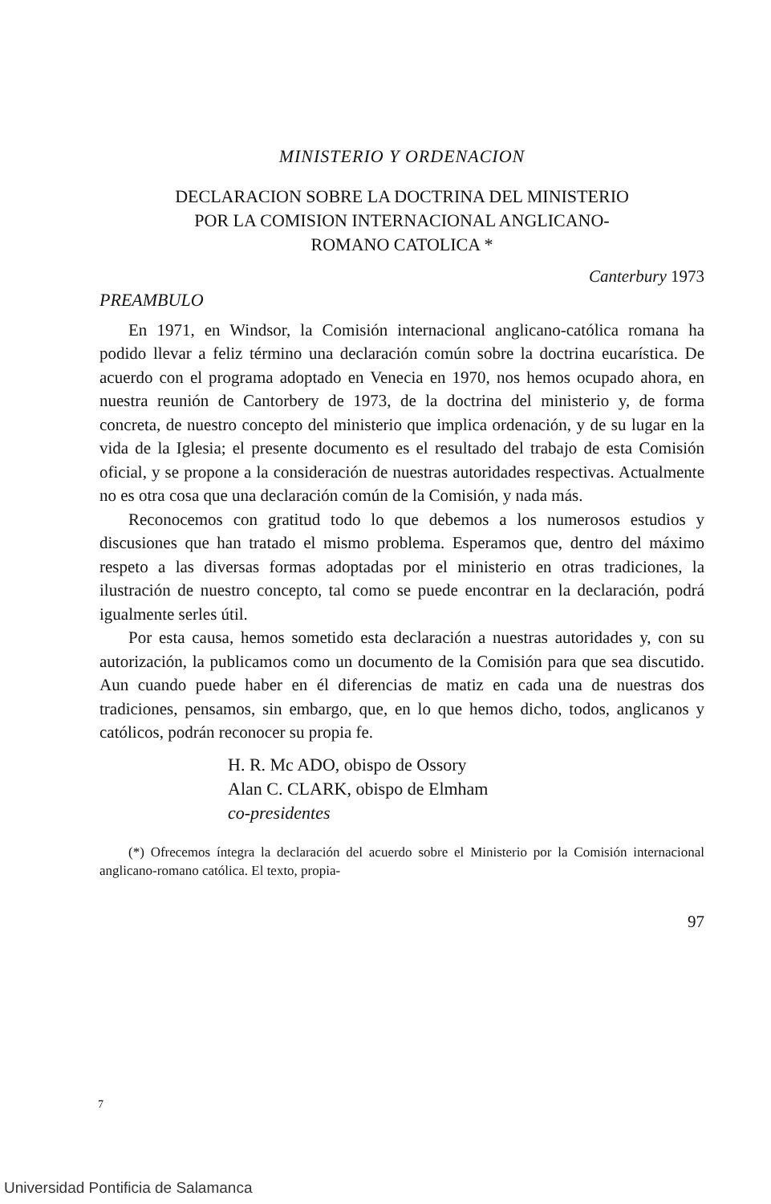MINISTERIO Y ORDENACION
DECLARACION SOBRE LA DOCTRINA DEL MINISTERIO
POR LA COMISION INTERNACIONAL ANGLICANO-
ROMANO CATOLICA *
Canterbury 1973
PREAMBULO
En 1971, en Windsor, la Comisión internacional anglicano-católica romana ha podido llevar a feliz término una declaración común sobre la doctrina eucarística. De acuerdo con el programa adoptado en Venecia en 1970, nos hemos ocupado ahora, en nuestra reunión de Cantorbery de 1973, de la doctrina del ministerio y, de forma concreta, de nuestro concepto del ministerio que implica ordenación, y de su lugar en la vida de la Iglesia; el presente documento es el resultado del trabajo de esta Comisión oficial, y se propone a la consideración de nuestras autoridades respectivas. Actualmente no es otra cosa que una declaración común de la Comisión, y nada más.
Reconocemos con gratitud todo lo que debemos a los numerosos estudios y discusiones que han tratado el mismo problema. Esperamos que, dentro del máximo respeto a las diversas formas adoptadas por el ministerio en otras tradiciones, la ilustración de nuestro concepto, tal como se puede encontrar en la declaración, podrá igualmente serles útil.
Por esta causa, hemos sometido esta declaración a nuestras autoridades y, con su autorización, la publicamos como un documento de la Comisión para que sea discutido. Aun cuando puede haber en él diferencias de matiz en cada una de nuestras dos tradiciones, pensamos, sin embargo, que, en lo que hemos dicho, todos, anglicanos y católicos, podrán reconocer su propia fe.
H. R. Mc ADO, obispo de Ossory
Alan C. CLARK, obispo de Elmham
co-presidentes
(*) Ofrecemos íntegra la declaración del acuerdo sobre el Ministerio por la Comisión internacional anglicano-romano católica. El texto, propia-
97
7
Universidad Pontificia de Salamanca